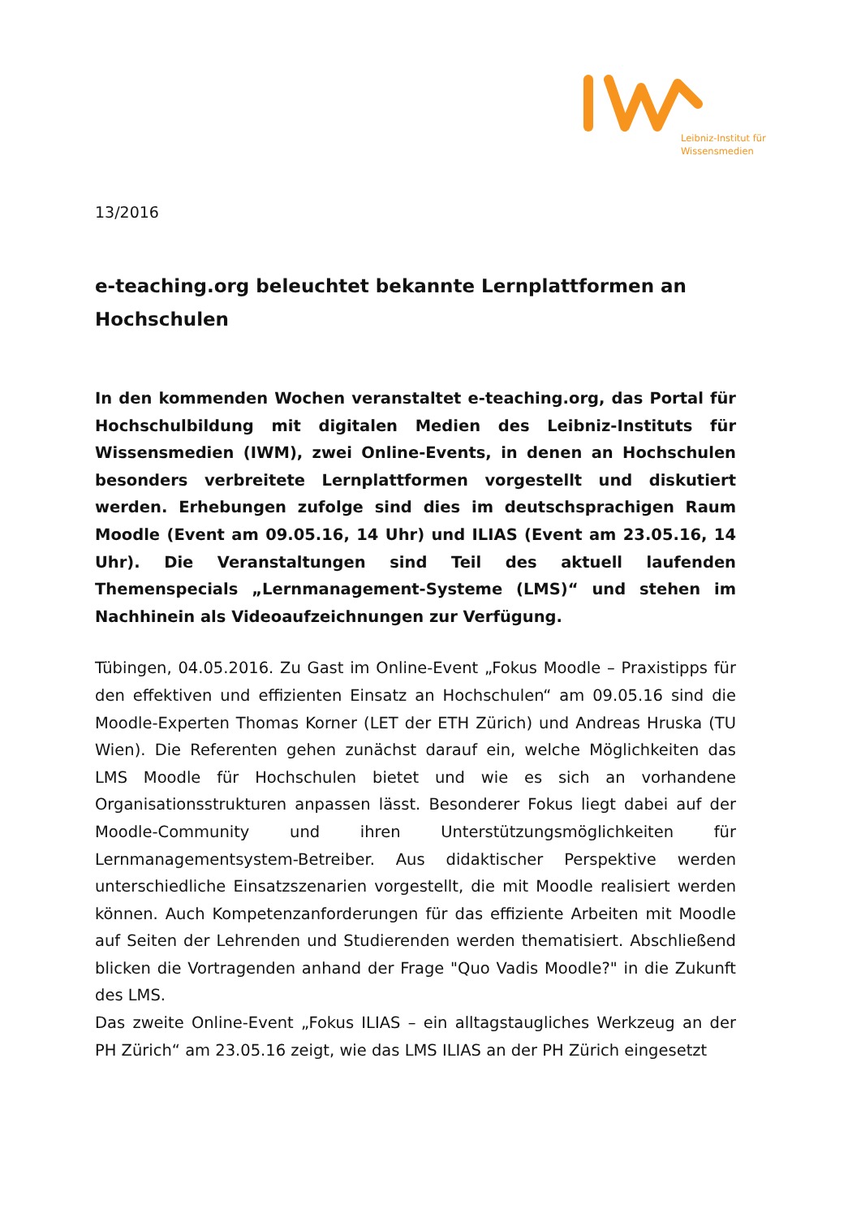Leibniz-Institut für
Wissensmedien
13/2016
e-teaching.org beleuchtet bekannte Lernplattformen an Hochschulen
In den kommenden Wochen veranstaltet e-teaching.org, das Portal für Hochschulbildung mit digitalen Medien des Leibniz-Instituts für Wissensmedien (IWM), zwei Online-Events, in denen an Hochschulen besonders verbreitete Lernplattformen vorgestellt und diskutiert werden. Erhebungen zufolge sind dies im deutschsprachigen Raum Moodle (Event am 09.05.16, 14 Uhr) und ILIAS (Event am 23.05.16, 14 Uhr). Die Veranstaltungen sind Teil des aktuell laufenden Themenspecials „Lernmanagement-Systeme (LMS)“ und stehen im Nachhinein als Videoaufzeichnungen zur Verfügung.
Tübingen, 04.05.2016. Zu Gast im Online-Event „Fokus Moodle – Praxistipps für den effektiven und effizienten Einsatz an Hochschulen“ am 09.05.16 sind die Moodle-Experten Thomas Korner (LET der ETH Zürich) und Andreas Hruska (TU Wien). Die Referenten gehen zunächst darauf ein, welche Möglichkeiten das LMS Moodle für Hochschulen bietet und wie es sich an vorhandene Organisationsstrukturen anpassen lässt. Besonderer Fokus liegt dabei auf der Moodle-Community und ihren Unterstützungsmöglichkeiten für Lernmanagementsystem-Betreiber. Aus didaktischer Perspektive werden unterschiedliche Einsatzszenarien vorgestellt, die mit Moodle realisiert werden können. Auch Kompetenzanforderungen für das effiziente Arbeiten mit Moodle auf Seiten der Lehrenden und Studierenden werden thematisiert. Abschließend blicken die Vortragenden anhand der Frage "Quo Vadis Moodle?" in die Zukunft des LMS.
Das zweite Online-Event „Fokus ILIAS – ein alltagstaugliches Werkzeug an der PH Zürich“ am 23.05.16 zeigt, wie das LMS ILIAS an der PH Zürich eingesetzt